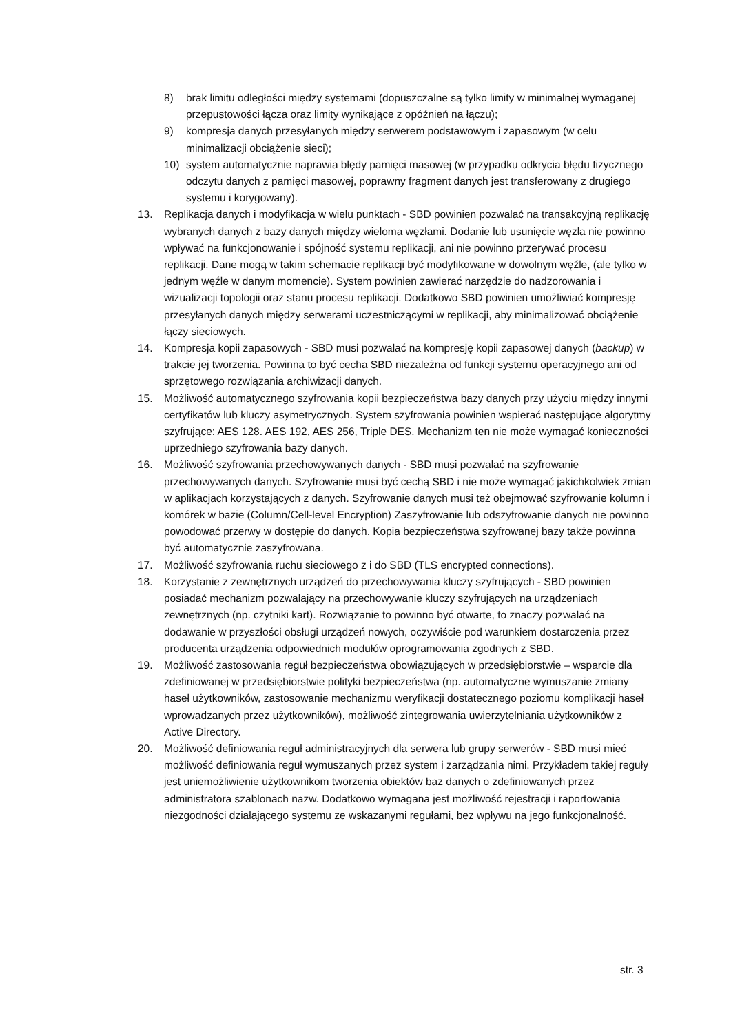8) brak limitu odległości między systemami (dopuszczalne są tylko limity w minimalnej wymaganej przepustowości łącza oraz limity wynikające z opóźnień na łączu);
9) kompresja danych przesyłanych między serwerem podstawowym i zapasowym (w celu minimalizacji obciążenie sieci);
10) system automatycznie naprawia błędy pamięci masowej (w przypadku odkrycia błędu fizycznego odczytu danych z pamięci masowej, poprawny fragment danych jest transferowany z drugiego systemu i korygowany).
13. Replikacja danych i modyfikacja w wielu punktach - SBD powinien pozwalać na transakcyjną replikację wybranych danych z bazy danych między wieloma węzłami. Dodanie lub usunięcie węzła nie powinno wpływać na funkcjonowanie i spójność systemu replikacji, ani nie powinno przerywać procesu replikacji. Dane mogą w takim schemacie replikacji być modyfikowane w dowolnym węźle, (ale tylko w jednym węźle w danym momencie). System powinien zawierać narzędzie do nadzorowania i wizualizacji topologii oraz stanu procesu replikacji. Dodatkowo SBD powinien umożliwiać kompresję przesyłanych danych między serwerami uczestniczącymi w replikacji, aby minimalizować obciążenie łączy sieciowych.
14. Kompresja kopii zapasowych - SBD musi pozwalać na kompresję kopii zapasowej danych (backup) w trakcie jej tworzenia. Powinna to być cecha SBD niezależna od funkcji systemu operacyjnego ani od sprzętowego rozwiązania archiwizacji danych.
15. Możliwość automatycznego szyfrowania kopii bezpieczeństwa bazy danych przy użyciu między innymi certyfikatów lub kluczy asymetrycznych. System szyfrowania powinien wspierać następujące algorytmy szyfrujące: AES 128. AES 192, AES 256, Triple DES. Mechanizm ten nie może wymagać konieczności uprzedniego szyfrowania bazy danych.
16. Możliwość szyfrowania przechowywanych danych - SBD musi pozwalać na szyfrowanie przechowywanych danych. Szyfrowanie musi być cechą SBD i nie może wymagać jakichkolwiek zmian w aplikacjach korzystających z danych. Szyfrowanie danych musi też obejmować szyfrowanie kolumn i komórek w bazie (Column/Cell-level Encryption) Zaszyfrowanie lub odszyfrowanie danych nie powinno powodować przerwy w dostępie do danych. Kopia bezpieczeństwa szyfrowanej bazy także powinna być automatycznie zaszyfrowana.
17. Możliwość szyfrowania ruchu sieciowego z i do SBD (TLS encrypted connections).
18. Korzystanie z zewnętrznych urządzeń do przechowywania kluczy szyfrujących - SBD powinien posiadać mechanizm pozwalający na przechowywanie kluczy szyfrujących na urządzeniach zewnętrznych (np. czytniki kart). Rozwiązanie to powinno być otwarte, to znaczy pozwalać na dodawanie w przyszłości obsługi urządzeń nowych, oczywiście pod warunkiem dostarczenia przez producenta urządzenia odpowiednich modułów oprogramowania zgodnych z SBD.
19. Możliwość zastosowania reguł bezpieczeństwa obowiązujących w przedsiębiorstwie – wsparcie dla zdefiniowanej w przedsiębiorstwie polityki bezpieczeństwa (np. automatyczne wymuszanie zmiany haseł użytkowników, zastosowanie mechanizmu weryfikacji dostatecznego poziomu komplikacji haseł wprowadzanych przez użytkowników), możliwość zintegrowania uwierzytelniania użytkowników z Active Directory.
20. Możliwość definiowania reguł administracyjnych dla serwera lub grupy serwerów - SBD musi mieć możliwość definiowania reguł wymuszanych przez system i zarządzania nimi. Przykładem takiej reguły jest uniemożliwienie użytkownikom tworzenia obiektów baz danych o zdefiniowanych przez administratora szablonach nazw. Dodatkowo wymagana jest możliwość rejestracji i raportowania niezgodności działającego systemu ze wskazanymi regułami, bez wpływu na jego funkcjonalność.
str. 3